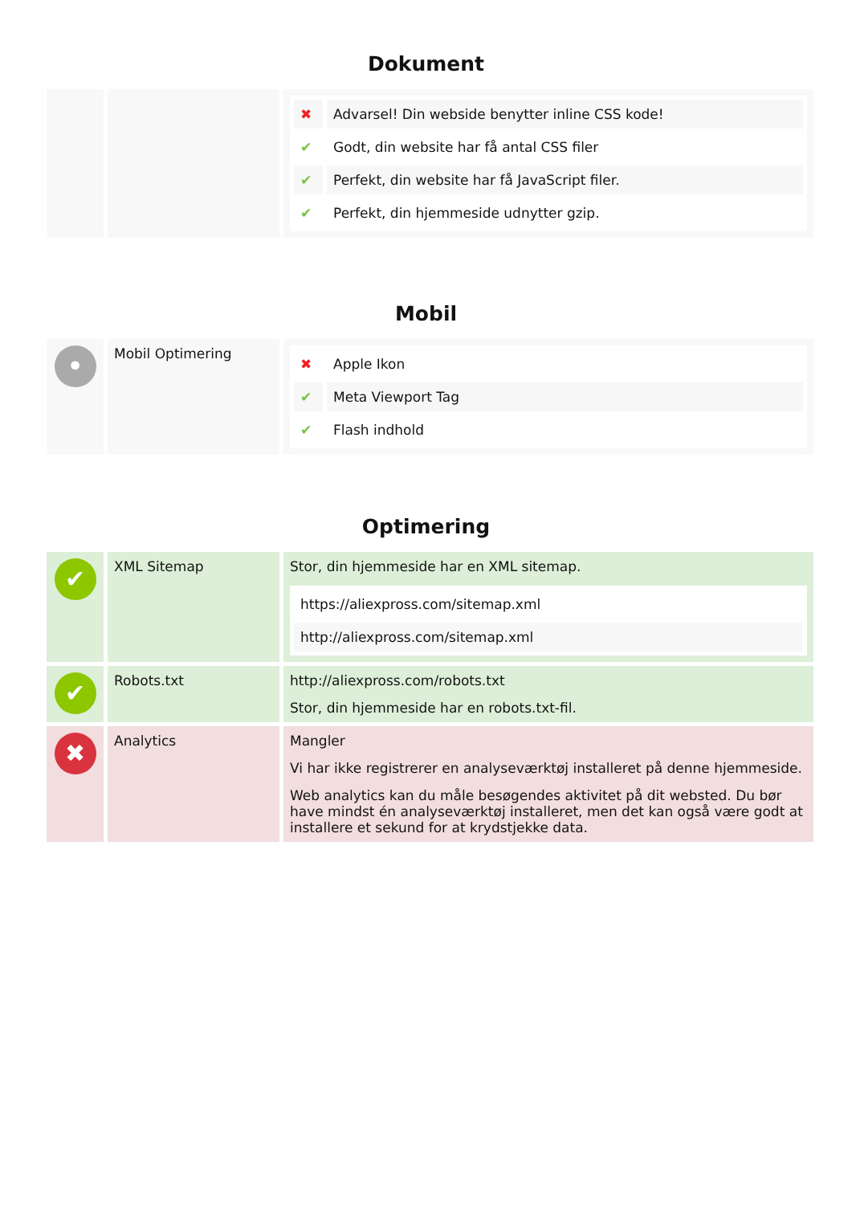Dokument
| | | / ✖ / Advarsel! Din webside benytter inline CSS kode! / / ✔ / Godt, din website har få antal CSS filer / / ✔ / Perfekt, din website har få JavaScript filer. / / ✔ / Perfekt, din hjemmeside udnytter gzip. / |
Mobil
| • | Mobil Optimering | / ✖ / Apple Ikon / / ✔ / Meta Viewport Tag / / ✔ / Flash indhold / |
Optimering
| ✔ | XML Sitemap | Stor, din hjemmeside har en XML sitemap. / https://aliexpross.com/sitemap.xml / / http://aliexpross.com/sitemap.xml / |
| ✔ | Robots.txt | http://aliexpross.com/robots.txt Stor, din hjemmeside har en robots.txt-fil. |
| ✖ | Analytics | Mangler Vi har ikke registrerer en analyseværktøj installeret på denne hjemmeside. Web analytics kan du måle besøgendes aktivitet på dit websted. Du bør have mindst én analyseværktøj installeret, men det kan også være godt at installere et sekund for at krydstjekke data. |